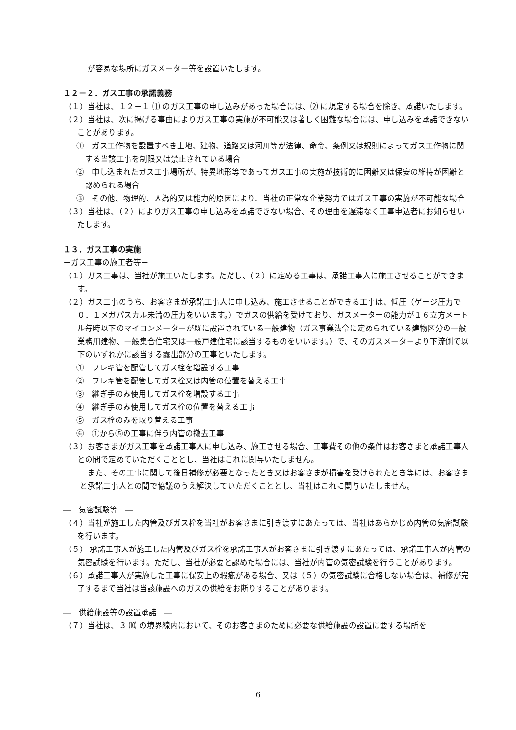が容易な場所にガスメーター等を設置いたします。
１２－２．ガス工事の承諾義務
（１）当社は、１２－１ ⑴ のガス工事の申し込みがあった場合には、⑵ に規定する場合を除き、承諾いたします。
（２）当社は、次に掲げる事由によりガス工事の実施が不可能又は著しく困難な場合には、申し込みを承諾できないことがあります。
①　ガス工作物を設置すべき土地、建物、道路又は河川等が法律、命令、条例又は規則によってガス工作物に関する当該工事を制限又は禁止されている場合
②　申し込まれたガス工事場所が、特異地形等であってガス工事の実施が技術的に困難又は保安の維持が困難と認められる場合
③　その他、物理的、人為的又は能力的原因により、当社の正常な企業努力ではガス工事の実施が不可能な場合
（３）当社は、（２）によりガス工事の申し込みを承諾できない場合、その理由を遅滞なく工事申込者にお知らせいたします。
１３．ガス工事の実施
－ガス工事の施工者等－
（１）ガス工事は、当社が施工いたします。ただし、（２）に定める工事は、承諾工事人に施工させることができます。
（２）ガス工事のうち、お客さまが承諾工事人に申し込み、施工させることができる工事は、低圧（ゲージ圧力で０．１メガパスカル未満の圧力をいいます。）でガスの供給を受けており、ガスメーターの能力が１６立方メートル毎時以下のマイコンメーターが既に設置されている一般建物（ガス事業法令に定められている建物区分の一般業務用建物、一般集合住宅又は一般戸建住宅に該当するものをいいます。）で、そのガスメーターより下流側で以下のいずれかに該当する露出部分の工事といたします。
①　フレキ管を配管してガス栓を増設する工事
②　フレキ管を配管してガス栓又は内管の位置を替える工事
③　継ぎ手のみ使用してガス栓を増設する工事
④　継ぎ手のみ使用してガス栓の位置を替える工事
⑤　ガス栓のみを取り替える工事
⑥　①から⑤の工事に伴う内管の撤去工事
（３）お客さまがガス工事を承諾工事人に申し込み、施工させる場合、工事費その他の条件はお客さまと承諾工事人との間で定めていただくこととし、当社はこれに関与いたしません。
また、その工事に関して後日補修が必要となったとき又はお客さまが損害を受けられたとき等には、お客さまと承諾工事人との間で協議のうえ解決していただくこととし、当社はこれに関与いたしません。
―　気密試験等　―
（４）当社が施工した内管及びガス栓を当社がお客さまに引き渡すにあたっては、当社はあらかじめ内管の気密試験を行います。
（５） 承諾工事人が施工した内管及びガス栓を承諾工事人がお客さまに引き渡すにあたっては、承諾工事人が内管の気密試験を行います。ただし、当社が必要と認めた場合には、当社が内管の気密試験を行うことがあります。
（６）承諾工事人が実施した工事に保安上の瑕疵がある場合、又は（５）の気密試験に合格しない場合は、補修が完了するまで当社は当該施設へのガスの供給をお断りすることがあります。
―　供給施設等の設置承諾　―
（７）当社は、３ ⑽ の境界線内において、そのお客さまのために必要な供給施設の設置に要する場所を
6